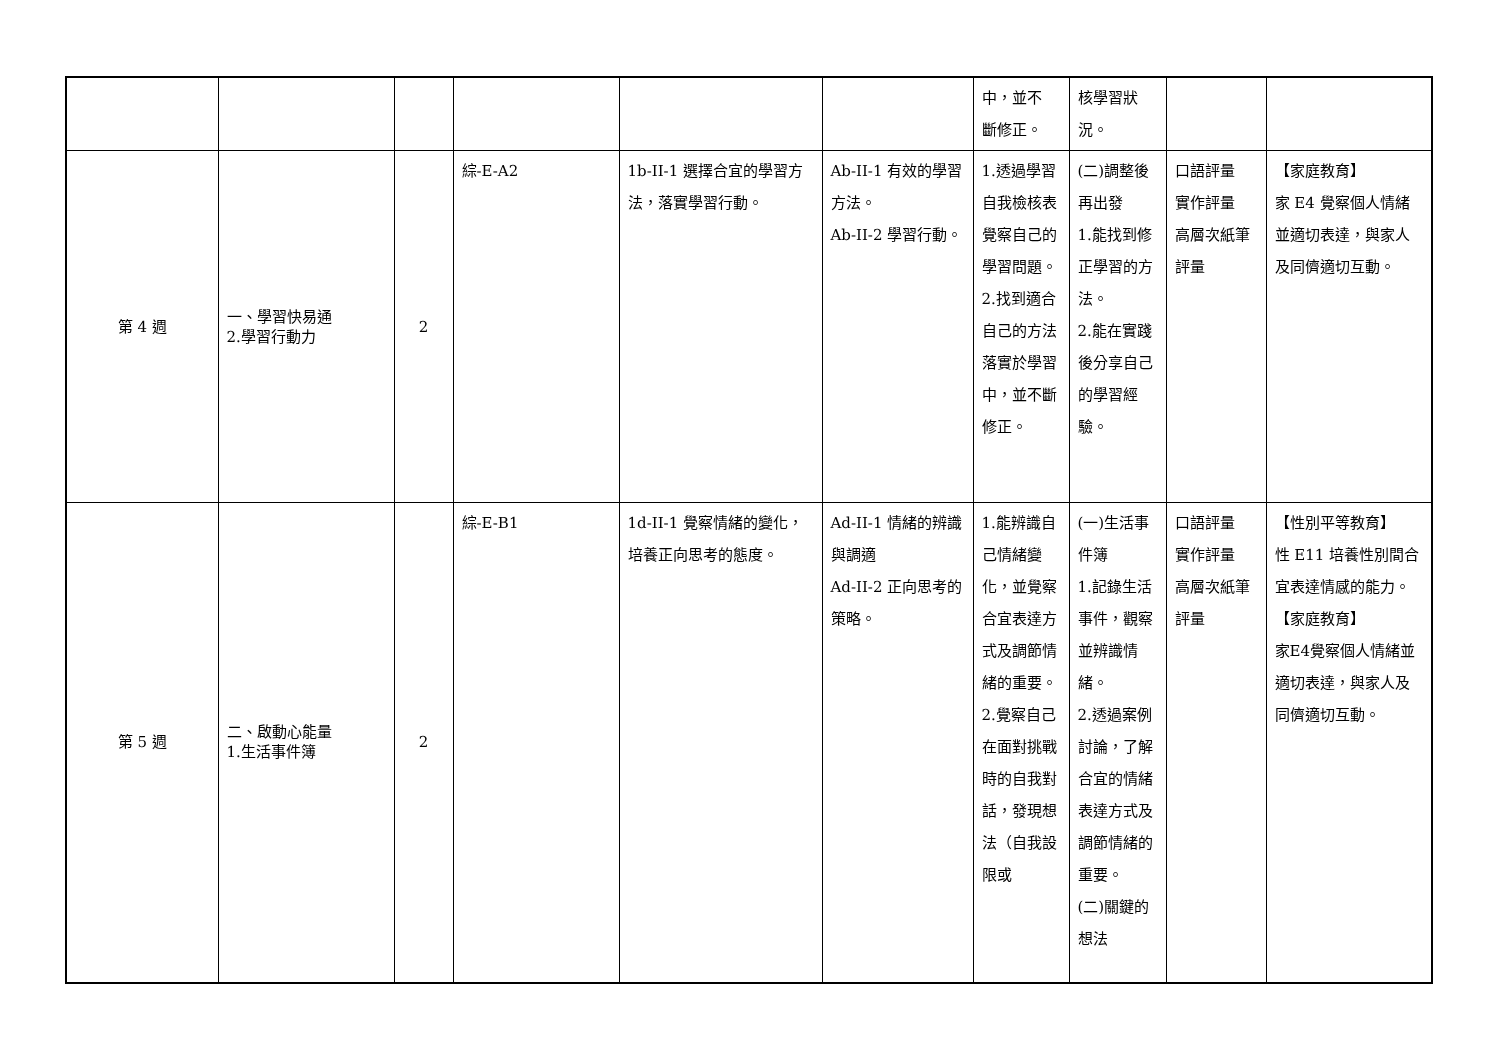| | | | | | | 中，並不 斷修正。 | 核學習狀 況。 | | |
| 第 4 週 | 一、學習快易通 2.學習行動力 | 2 | 綜-E-A2 | 1b-II-1 選擇合宜的學習方法，落實學習行動。 | Ab-II-1 有效的學習方法。 Ab-II-2 學習行動。 | 1.透過學習自我檢核表覺察自己的學習問題。 2.找到適合自己的方法落實於學習中，並不斷修正。 | (二)調整後再出發 1.能找到修正學習的方法。 2.能在實踐後分享自己的學習經驗。 | 口語評量 實作評量 高層次紙筆評量 | 【家庭教育】 家 E4 覺察個人情緒並適切表達，與家人及同儕適切互動。 |
| 第 5 週 | 二、啟動心能量 1.生活事件簿 | 2 | 綜-E-B1 | 1d-II-1 覺察情緒的變化，培養正向思考的態度。 | Ad-II-1 情緒的辨識與調適 Ad-II-2 正向思考的策略。 | 1.能辨識自己情緒變化，並覺察合宜表達方式及調節情緒的重要。 2.覺察自己在面對挑戰時的自我對話，發現想法（自我設限或 | (一)生活事件簿 1.記錄生活事件，觀察並辨識情緒。 2.透過案例討論，了解合宜的情緒表達方式及調節情緒的重要。 (二)關鍵的想法 | 口語評量 實作評量 高層次紙筆評量 | 【性別平等教育】 性 E11 培養性別間合宜表達情感的能力。 【家庭教育】 家E4覺察個人情緒並適切表達，與家人及同儕適切互動。 |